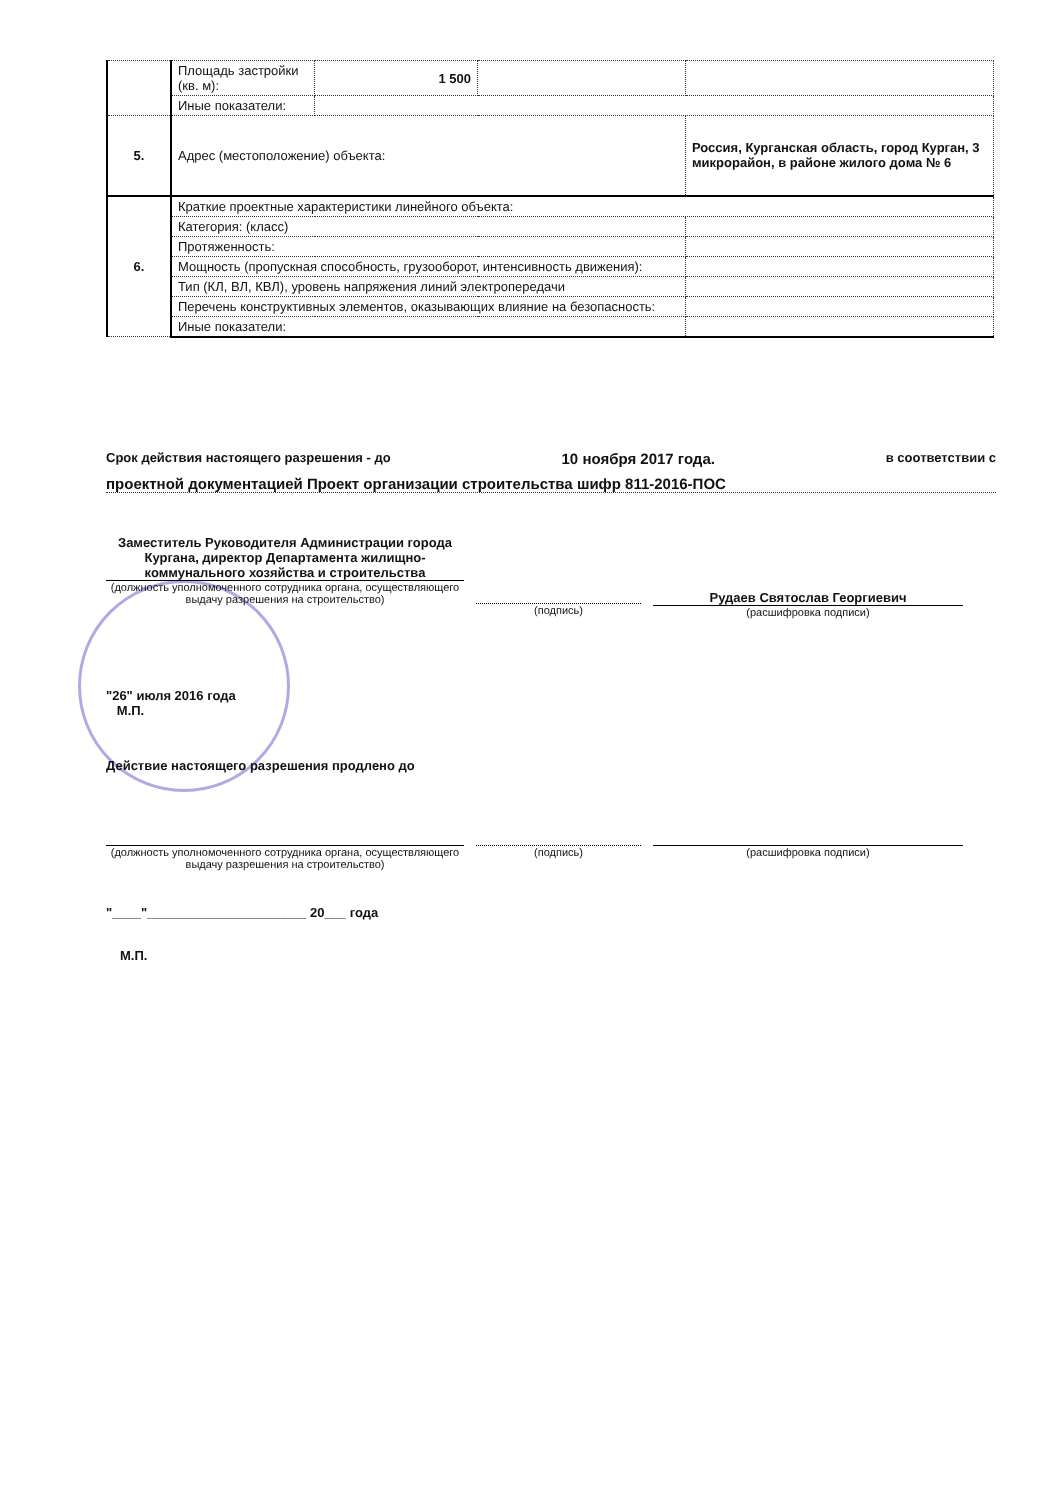| | Площадь застройки (кв. м): | 1 500 | | |
| | Иные показатели: | | | |
| 5. | Адрес (местоположение) объекта: | | | Россия, Курганская область, город Курган, 3 микрорайон, в районе жилого дома № 6 |
| 6. | Краткие проектные характеристики линейного объекта: | | | |
| | Категория: (класс) | | | |
| | Протяженность: | | | |
| | Мощность (пропускная способность, грузооборот, интенсивность движения): | | | |
| | Тип (КЛ, ВЛ, КВЛ), уровень напряжения линий электропередачи | | | |
| | Перечень конструктивных элементов, оказывающих влияние на безопасность: | | | |
| | Иные показатели: | | | |
Срок действия настоящего разрешения - до 10 ноября 2017 года. в соответствии с
проектной документацией Проект организации строительства шифр 811-2016-ПОС
Заместитель Руководителя Администрации города Кургана, директор Департамента жилищно-коммунального хозяйства и строительства
(должность уполномоченного сотрудника органа, осуществляющего выдачу разрешения на строительство)
(подпись)
Рудаев Святослав Георгиевич
(расшифровка подписи)
"26" июля 2016 года
М.П.
Действие настоящего разрешения продлено до
(должность уполномоченного сотрудника органа, осуществляющего выдачу разрешения на строительство)
(подпись) (расшифровка подписи)
"____"______________________ 20___ года
М.П.